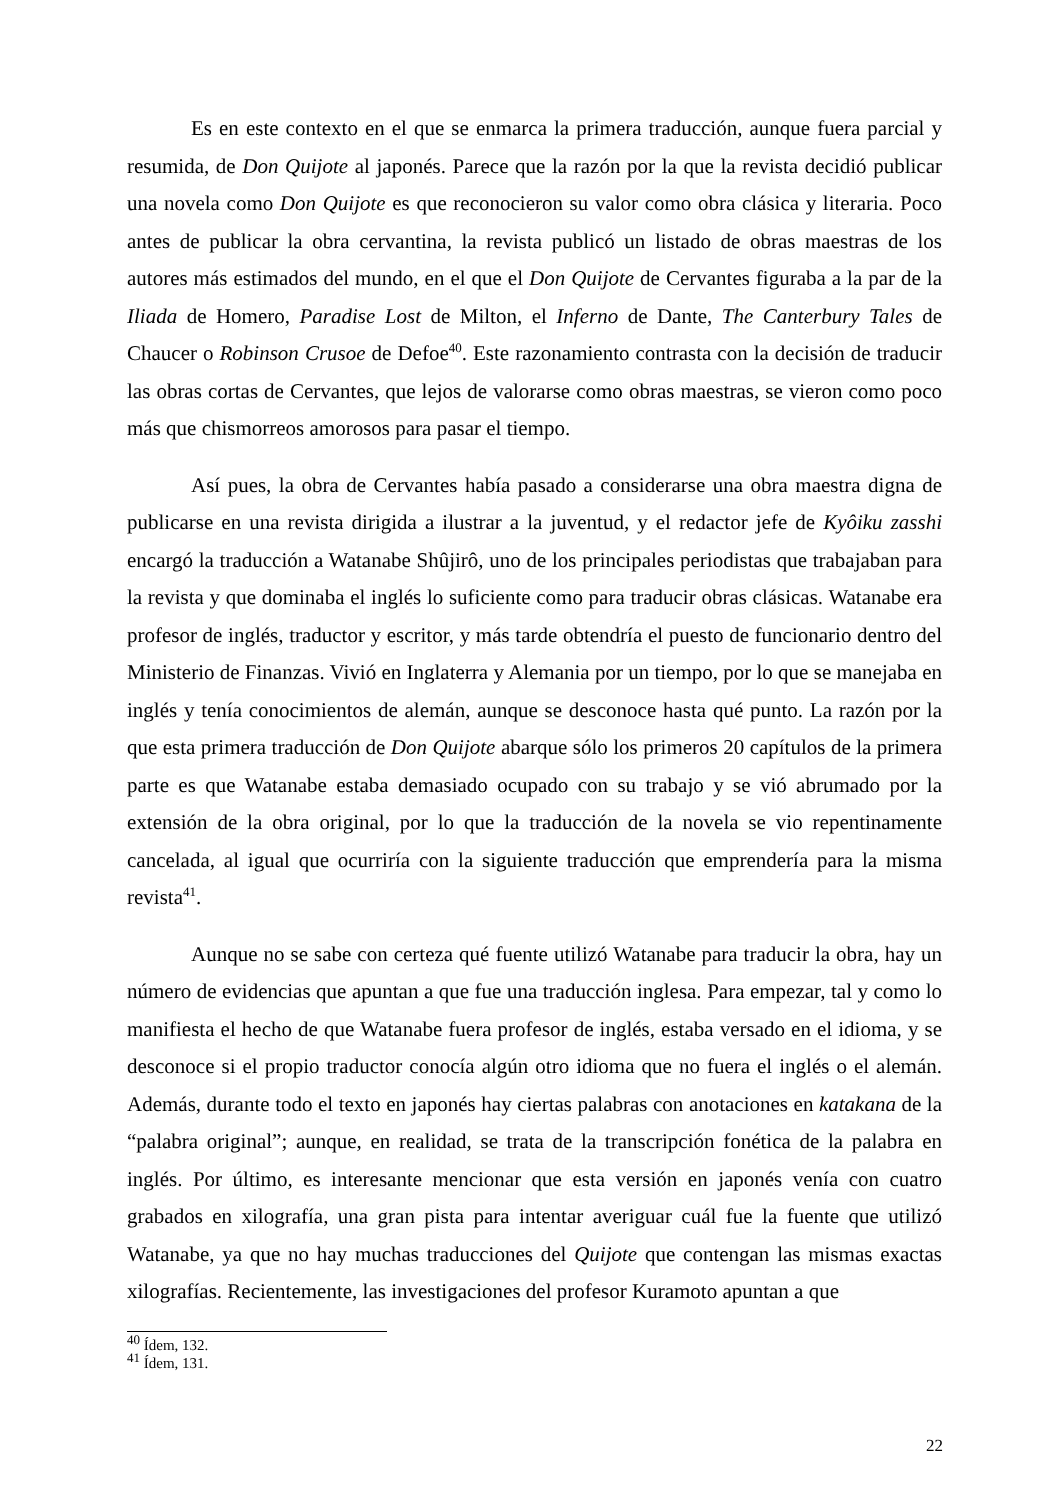Es en este contexto en el que se enmarca la primera traducción, aunque fuera parcial y resumida, de Don Quijote al japonés. Parece que la razón por la que la revista decidió publicar una novela como Don Quijote es que reconocieron su valor como obra clásica y literaria. Poco antes de publicar la obra cervantina, la revista publicó un listado de obras maestras de los autores más estimados del mundo, en el que el Don Quijote de Cervantes figuraba a la par de la Iliada de Homero, Paradise Lost de Milton, el Inferno de Dante, The Canterbury Tales de Chaucer o Robinson Crusoe de Defoe<sup>40</sup>. Este razonamiento contrasta con la decisión de traducir las obras cortas de Cervantes, que lejos de valorarse como obras maestras, se vieron como poco más que chismorreos amorosos para pasar el tiempo.
Así pues, la obra de Cervantes había pasado a considerarse una obra maestra digna de publicarse en una revista dirigida a ilustrar a la juventud, y el redactor jefe de Kyôiku zasshi encargó la traducción a Watanabe Shûjirô, uno de los principales periodistas que trabajaban para la revista y que dominaba el inglés lo suficiente como para traducir obras clásicas. Watanabe era profesor de inglés, traductor y escritor, y más tarde obtendría el puesto de funcionario dentro del Ministerio de Finanzas. Vivió en Inglaterra y Alemania por un tiempo, por lo que se manejaba en inglés y tenía conocimientos de alemán, aunque se desconoce hasta qué punto. La razón por la que esta primera traducción de Don Quijote abarque sólo los primeros 20 capítulos de la primera parte es que Watanabe estaba demasiado ocupado con su trabajo y se vió abrumado por la extensión de la obra original, por lo que la traducción de la novela se vio repentinamente cancelada, al igual que ocurriría con la siguiente traducción que emprendería para la misma revista<sup>41</sup>.
Aunque no se sabe con certeza qué fuente utilizó Watanabe para traducir la obra, hay un número de evidencias que apuntan a que fue una traducción inglesa. Para empezar, tal y como lo manifiesta el hecho de que Watanabe fuera profesor de inglés, estaba versado en el idioma, y se desconoce si el propio traductor conocía algún otro idioma que no fuera el inglés o el alemán. Además, durante todo el texto en japonés hay ciertas palabras con anotaciones en katakana de la “palabra original”; aunque, en realidad, se trata de la transcripción fonética de la palabra en inglés. Por último, es interesante mencionar que esta versión en japonés venía con cuatro grabados en xilografía, una gran pista para intentar averiguar cuál fue la fuente que utilizó Watanabe, ya que no hay muchas traducciones del Quijote que contengan las mismas exactas xilografías. Recientemente, las investigaciones del profesor Kuramoto apuntan a que
<sup>40</sup> Ídem, 132.
<sup>41</sup> Ídem, 131.
22